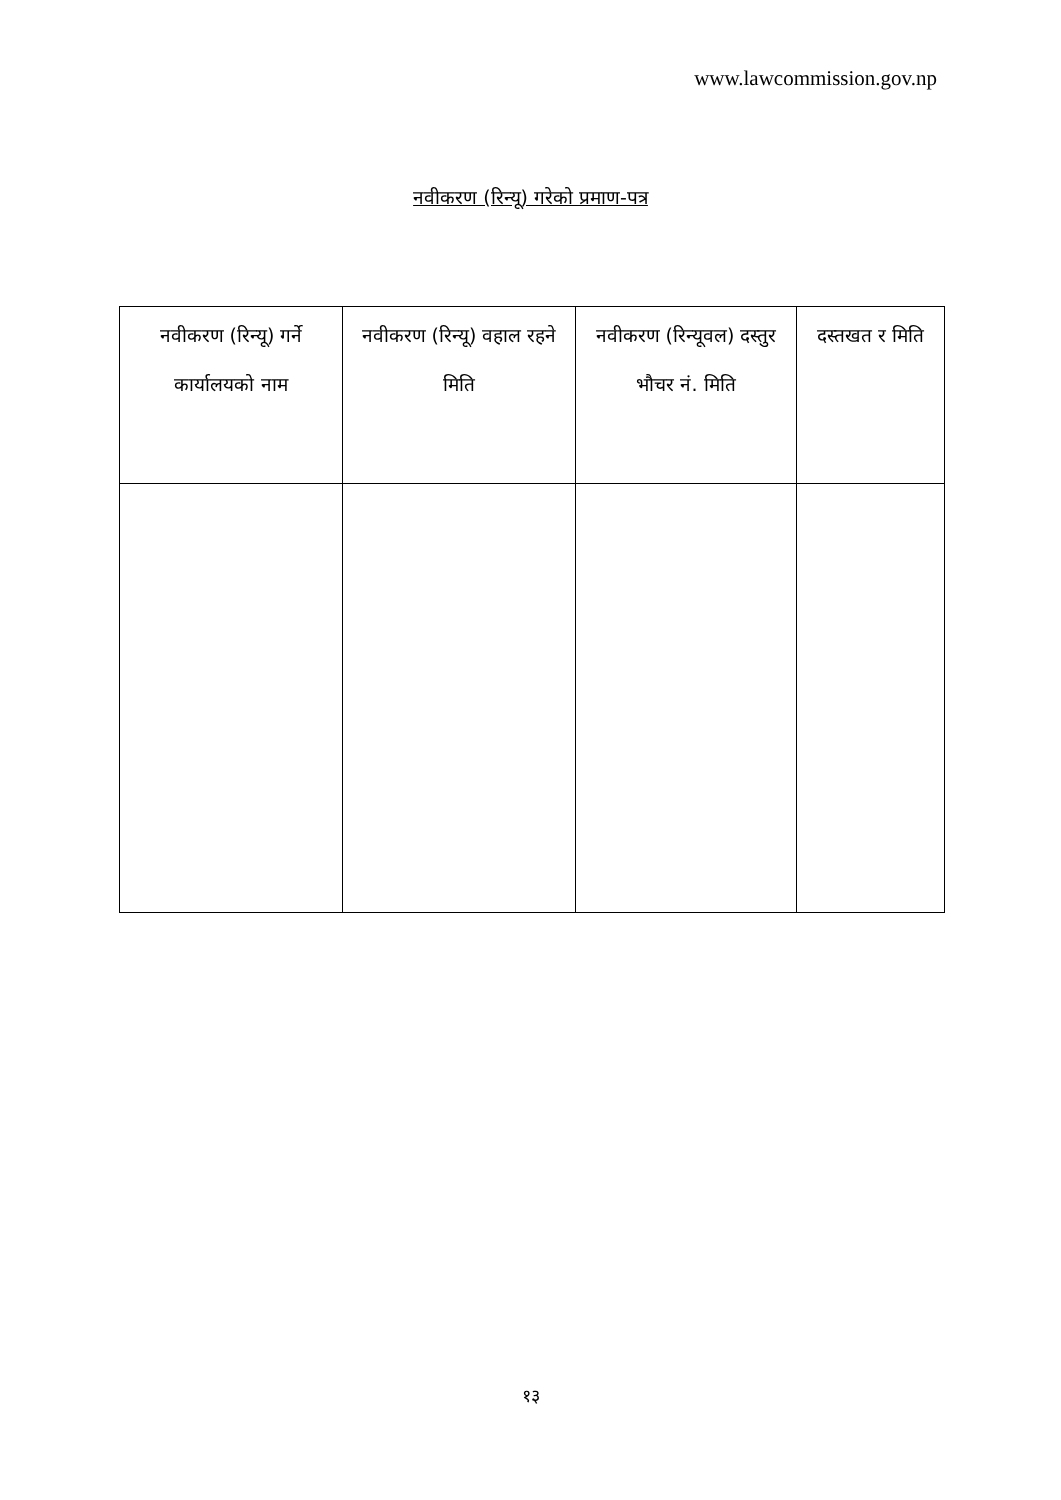www.lawcommission.gov.np
नवीकरण (रिन्यू) गरेको प्रमाण-पत्र
| नवीकरण (रिन्यू) गर्ने कार्यालयको नाम | नवीकरण (रिन्यू) वहाल रहने मिति | नवीकरण (रिन्यूवल) दस्तुर भौचर नं. मिति | दस्तखत र मिति |
| --- | --- | --- | --- |
१३